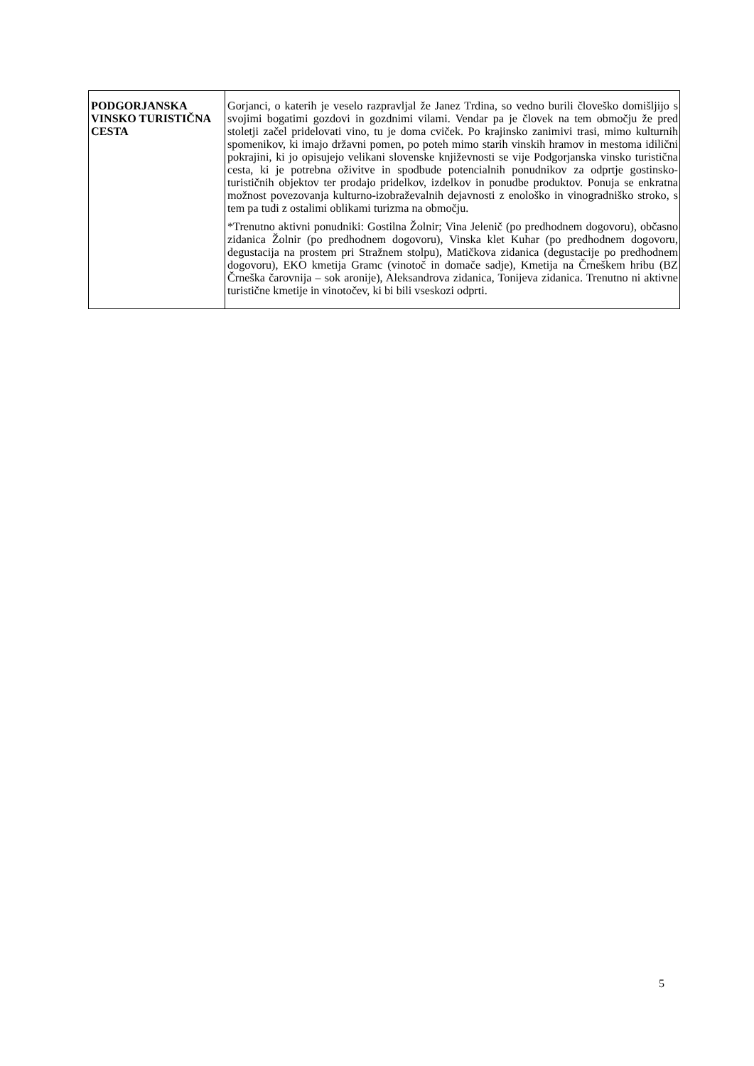| PODGORJANSKA VINSKO TURISTIČNA CESTA | Gorjanci, o katerih je veselo razpravljal že Janez Trdina, so vedno burili človeško domišljijo s svojimi bogatimi gozdovi in gozdnimi vilami. Vendar pa je človek na tem območju že pred stoletji začel pridelovati vino, tu je doma cviček. Po krajinsko zanimivi trasi, mimo kulturnih spomenikov, ki imajo državni pomen, po poteh mimo starih vinskih hramov in mestoma idilični pokrajini, ki jo opisujejo velikani slovenske književnosti se vije Podgorjanska vinsko turistična cesta, ki je potrebna oživitve in spodbude potencialnih ponudnikov za odprtje gostinsko-turističnih objektov ter prodajo pridelkov, izdelkov in ponudbe produktov. Ponuja se enkratna možnost povezovanja kulturno-izobraževalnih dejavnosti z enološko in vinogradniško stroko, s tem pa tudi z ostalimi oblikami turizma na območju. *Trenutno aktivni ponudniki: Gostilna Žolnir; Vina Jelenič (po predhodnem dogovoru), občasno zidanica Žolnir (po predhodnem dogovoru), Vinska klet Kuhar (po predhodnem dogovoru, degustacija na prostem pri Stražnem stolpu), Matičkova zidanica (degustacije po predhodnem dogovoru), EKO kmetija Gramc (vinotoč in domače sadje), Kmetija na Črneškem hribu (BZ Črneška čarovnija – sok aronije), Aleksandrova zidanica, Tonijeva zidanica. Trenutno ni aktivne turistične kmetije in vinotočev, ki bi bili vseskozi odprti. |
5